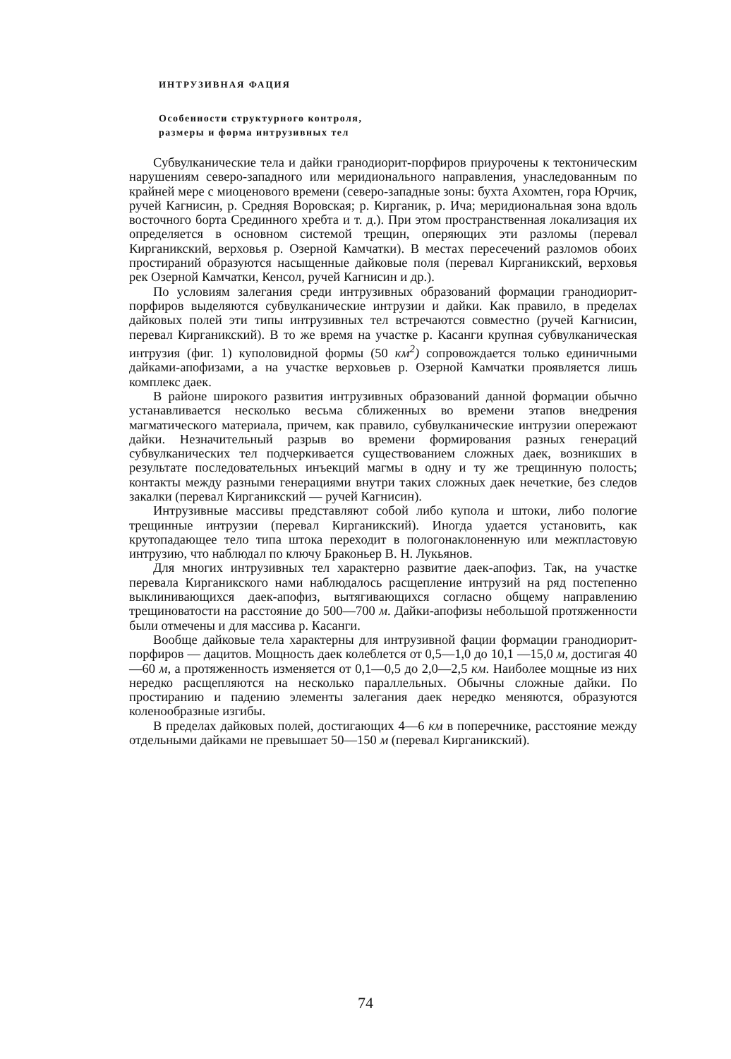ИНТРУЗИВНАЯ ФАЦИЯ
Особенности структурного контроля,
размеры и форма интрузивных тел
Субвулканические тела и дайки гранодиорит-порфиров приурочены к тектоническим нарушениям северо-западного или меридионального направления, унаследованным по крайней мере с миоценового времени (северо-западные зоны: бухта Ахомтен, гора Юрчик, ручей Кагнисин, р. Средняя Воровская; р. Кирганик, р. Ича; меридиональная зона вдоль восточного борта Срединного хребта и т. д.). При этом пространственная локализация их определяется в основном системой трещин, оперяющих эти разломы (перевал Кирганикский, верховья р. Озерной Камчатки). В местах пересечений разломов обоих простираний образуются насыщенные дайковые поля (перевал Кирганикский, верховья рек Озерной Камчатки, Кенсол, ручей Кагнисин и др.).
По условиям залегания среди интрузивных образований формации гранодиорит-порфиров выделяются субвулканические интрузии и дайки. Как правило, в пределах дайковых полей эти типы интрузивных тел встречаются совместно (ручей Кагнисин, перевал Кирганикский). В то же время на участке р. Касанги крупная субвулканическая интрузия (фиг. 1) куполовидной формы (50 км<sup>2</sup>) сопровождается только единичными дайками-апофизами, а на участке верховьев р. Озерной Камчатки проявляется лишь комплекс даек.
В районе широкого развития интрузивных образований данной формации обычно устанавливается несколько весьма сближенных во времени этапов внедрения магматического материала, причем, как правило, субвулканические интрузии опережают дайки. Незначительный разрыв во времени формирования разных генераций субвулканических тел подчеркивается существованием сложных даек, возникших в результате последовательных инъекций магмы в одну и ту же трещинную полость; контакты между разными генерациями внутри таких сложных даек нечеткие, без следов закалки (перевал Кирганикский — ручей Кагнисин).
Интрузивные массивы представляют собой либо купола и штоки, либо пологие трещинные интрузии (перевал Кирганикский). Иногда удается установить, как крутопадающее тело типа штока переходит в пологонаклоненную или межпластовую интрузию, что наблюдал по ключу Браконьер В. Н. Лукьянов.
Для многих интрузивных тел характерно развитие даек-апофиз. Так, на участке перевала Кирганикского нами наблюдалось расщепление интрузий на ряд постепенно выклинивающихся даек-апофиз, вытягивающихся согласно общему направлению трещиноватости на расстояние до 500—700 м. Дайки-апофизы небольшой протяженности были отмечены и для массива р. Касанги.
Вообще дайковые тела характерны для интрузивной фации формации гранодиорит-порфиров — дацитов. Мощность даек колеблется от 0,5—1,0 до 10,1 —15,0 м, достигая 40—60 м, а протяженность изменяется от 0,1—0,5 до 2,0—2,5 км. Наиболее мощные из них нередко расщепляются на несколько параллельных. Обычны сложные дайки. По простиранию и падению элементы залегания даек нередко меняются, образуются коленообразные изгибы.
В пределах дайковых полей, достигающих 4—6 км в поперечнике, расстояние между отдельными дайками не превышает 50—150 м (перевал Кирганикский).
74